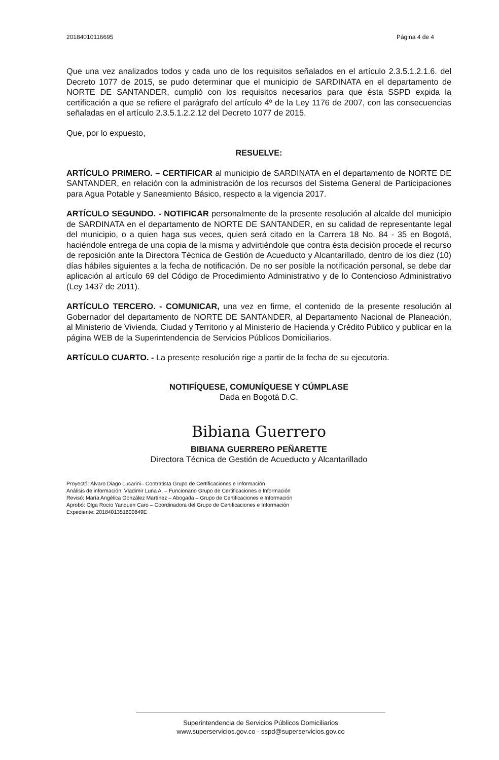20184010116695 Página 4 de 4
Que una vez analizados todos y cada uno de los requisitos señalados en el artículo 2.3.5.1.2.1.6. del Decreto 1077 de 2015, se pudo determinar que el municipio de SARDINATA en el departamento de NORTE DE SANTANDER, cumplió con los requisitos necesarios para que ésta SSPD expida la certificación a que se refiere el parágrafo del artículo 4º de la Ley 1176 de 2007, con las consecuencias señaladas en el artículo 2.3.5.1.2.2.12 del Decreto 1077 de 2015.
Que, por lo expuesto,
RESUELVE:
ARTÍCULO PRIMERO. – CERTIFICAR al municipio de SARDINATA en el departamento de NORTE DE SANTANDER, en relación con la administración de los recursos del Sistema General de Participaciones para Agua Potable y Saneamiento Básico, respecto a la vigencia 2017.
ARTÍCULO SEGUNDO. - NOTIFICAR personalmente de la presente resolución al alcalde del municipio de SARDINATA en el departamento de NORTE DE SANTANDER, en su calidad de representante legal del municipio, o a quien haga sus veces, quien será citado en la Carrera 18 No. 84 - 35 en Bogotá, haciéndole entrega de una copia de la misma y advirtiéndole que contra ésta decisión procede el recurso de reposición ante la Directora Técnica de Gestión de Acueducto y Alcantarillado, dentro de los diez (10) días hábiles siguientes a la fecha de notificación. De no ser posible la notificación personal, se debe dar aplicación al artículo 69 del Código de Procedimiento Administrativo y de lo Contencioso Administrativo (Ley 1437 de 2011).
ARTÍCULO TERCERO. - COMUNICAR, una vez en firme, el contenido de la presente resolución al Gobernador del departamento de NORTE DE SANTANDER, al Departamento Nacional de Planeación, al Ministerio de Vivienda, Ciudad y Territorio y al Ministerio de Hacienda y Crédito Público y publicar en la página WEB de la Superintendencia de Servicios Públicos Domiciliarios.
ARTÍCULO CUARTO. - La presente resolución rige a partir de la fecha de su ejecutoria.
NOTIFÍQUESE, COMUNÍQUESE Y CÚMPLASE
Dada en Bogotá D.C.
Bibiana Guerrero
BIBIANA GUERRERO PEÑARETTE
Directora Técnica de Gestión de Acueducto y Alcantarillado
Proyectó: Álvaro Diago Lucarini– Contratista Grupo de Certificaciones e Información
Análisis de información: Vladimir Luna A. – Funcionario Grupo de Certificaciones e Información
Revisó: María Angélica González Martínez – Abogada – Grupo de Certificaciones e Información
Aprobó: Olga Rocío Yanquen Caro – Coordinadora del Grupo de Certificaciones e Información
Expediente: 2018401351600849E
Superintendencia de Servicios Públicos Domiciliarios
www.superservicios.gov.co - sspd@superservicios.gov.co